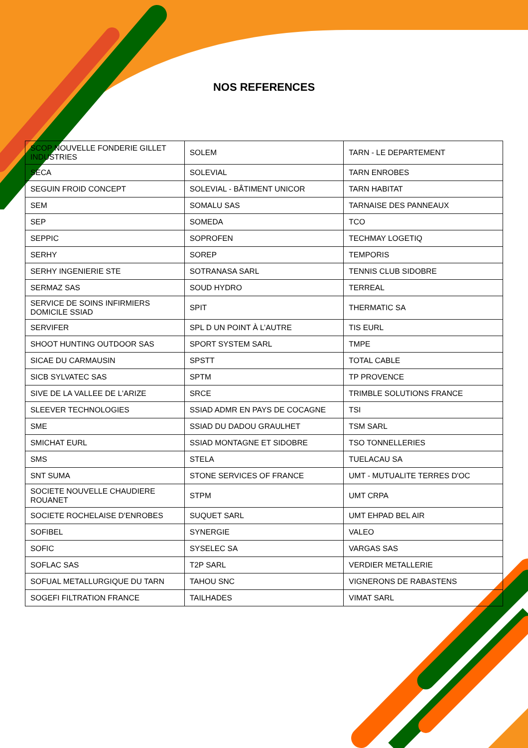NOS REFERENCES
| SCOP NOUVELLE FONDERIE GILLET INDUSTRIES | SOLEM | TARN - LE DEPARTEMENT |
| SECA | SOLEVIAL | TARN ENROBES |
| SEGUIN FROID CONCEPT | SOLEVIAL - BÂTIMENT UNICOR | TARN HABITAT |
| SEM | SOMALU SAS | TARNAISE DES PANNEAUX |
| SEP | SOMEDA | TCO |
| SEPPIC | SOPROFEN | TECHMAY LOGETIQ |
| SERHY | SOREP | TEMPORIS |
| SERHY INGENIERIE STE | SOTRANASA SARL | TENNIS CLUB SIDOBRE |
| SERMAZ SAS | SOUD HYDRO | TERREAL |
| SERVICE DE SOINS INFIRMIERS DOMICILE SSIAD | SPIT | THERMATIC SA |
| SERVIFER | SPL D UN POINT À L’AUTRE | TIS EURL |
| SHOOT HUNTING OUTDOOR SAS | SPORT SYSTEM SARL | TMPE |
| SICAE DU CARMAUSIN | SPSTT | TOTAL CABLE |
| SICB SYLVATEC SAS | SPTM | TP PROVENCE |
| SIVE DE LA VALLEE DE L'ARIZE | SRCE | TRIMBLE SOLUTIONS FRANCE |
| SLEEVER TECHNOLOGIES | SSIAD ADMR EN PAYS DE COCAGNE | TSI |
| SME | SSIAD DU DADOU GRAULHET | TSM SARL |
| SMICHAT EURL | SSIAD MONTAGNE ET SIDOBRE | TSO TONNELLERIES |
| SMS | STELA | TUELACAU SA |
| SNT SUMA | STONE SERVICES OF FRANCE | UMT - MUTUALITE TERRES D'OC |
| SOCIETE NOUVELLE CHAUDIERE ROUANET | STPM | UMT CRPA |
| SOCIETE ROCHELAISE D'ENROBES | SUQUET SARL | UMT EHPAD BEL AIR |
| SOFIBEL | SYNERGIE | VALEO |
| SOFIC | SYSELEC SA | VARGAS SAS |
| SOFLAC SAS | T2P SARL | VERDIER METALLERIE |
| SOFUAL METALLURGIQUE DU TARN | TAHOU SNC | VIGNERONS DE RABASTENS |
| SOGEFI FILTRATION FRANCE | TAILHADES | VIMAT SARL |